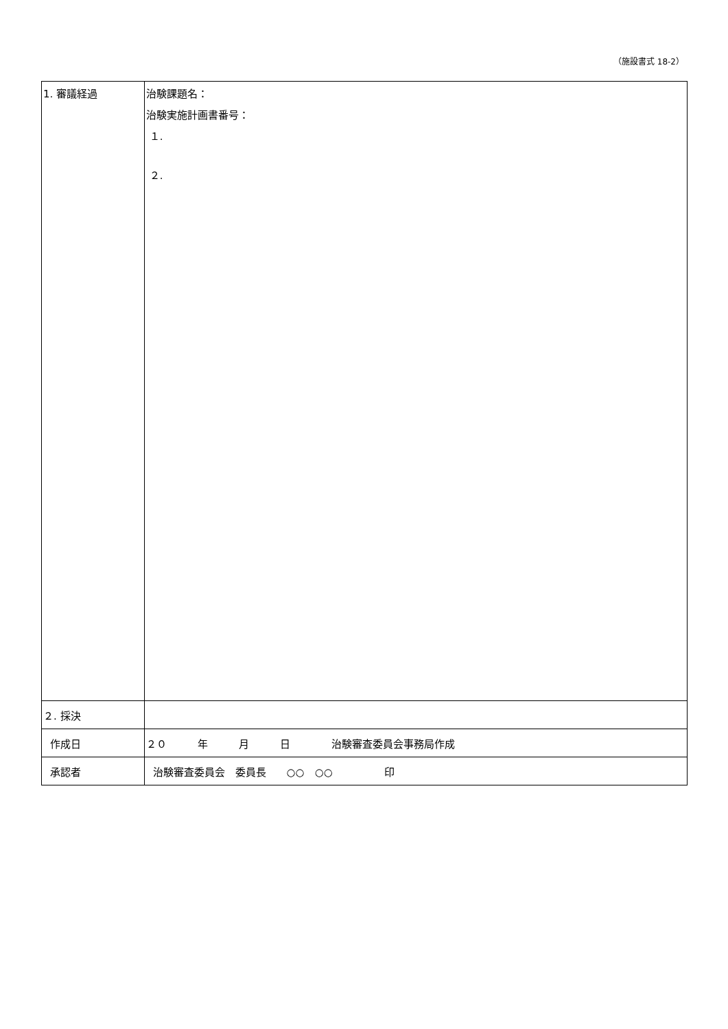（施設書式 18-2）
| 1. 審議経過 | 治験課題名： 治験実施計画書番号： １. ２. |
| ２. 採決 | |
| 作成日 | ２０ 年 月 日 治験審査委員会事務局作成 |
| 承認者 | 治験審査委員会 委員長 ○○ ○○ 印 |